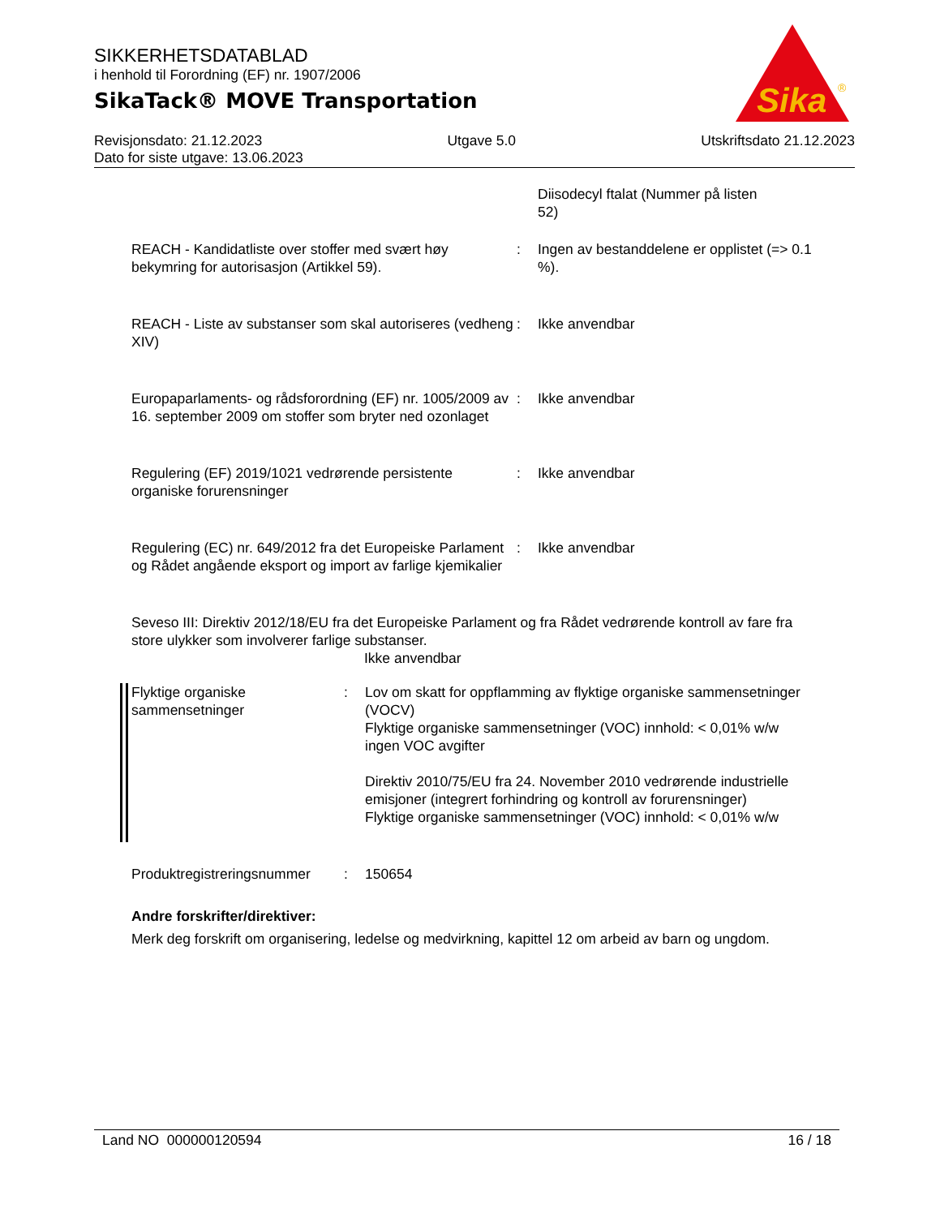SIKKERHETSDATABLAD
i henhold til Forordning (EF) nr. 1907/2006
SikaTack® MOVE Transportation
Sika
®
Revisjonsdato: 21.12.2023 Utgave 5.0 Utskriftsdato 21.12.2023
Dato for siste utgave: 13.06.2023
Diisodecyl ftalat (Nummer på listen
52)
REACH - Kandidatliste over stoffer med svært høy bekymring for autorisasjon (Artikkel 59).
: Ingen av bestanddelene er opplistet (=> 0.1 %).
REACH - Liste av substanser som skal autoriseres (vedheng XIV)
: Ikke anvendbar
Europaparlaments- og rådsforordning (EF) nr. 1005/2009 av 16. september 2009 om stoffer som bryter ned ozonlaget
: Ikke anvendbar
Regulering (EF) 2019/1021 vedrørende persistente organiske forurensninger
: Ikke anvendbar
Regulering (EC) nr. 649/2012 fra det Europeiske Parlament og Rådet angående eksport og import av farlige kjemikalier
: Ikke anvendbar
Seveso III: Direktiv 2012/18/EU fra det Europeiske Parlament og fra Rådet vedrørende kontroll av fare fra store ulykker som involverer farlige substanser.
Ikke anvendbar
Flyktige organiske sammensetninger
: Lov om skatt for oppflamming av flyktige organiske sammensetninger (VOCV)
Flyktige organiske sammensetninger (VOC) innhold: < 0,01% w/w
ingen VOC avgifter
Direktiv 2010/75/EU fra 24. November 2010 vedrørende industrielle emisjoner (integrert forhindring og kontroll av forurensninger)
Flyktige organiske sammensetninger (VOC) innhold: < 0,01% w/w
Produktregistreringsnummer
: 150654
Andre forskrifter/direktiver:
Merk deg forskrift om organisering, ledelse og medvirkning, kapittel 12 om arbeid av barn og ungdom.
Land NO 000000120594 16 / 18